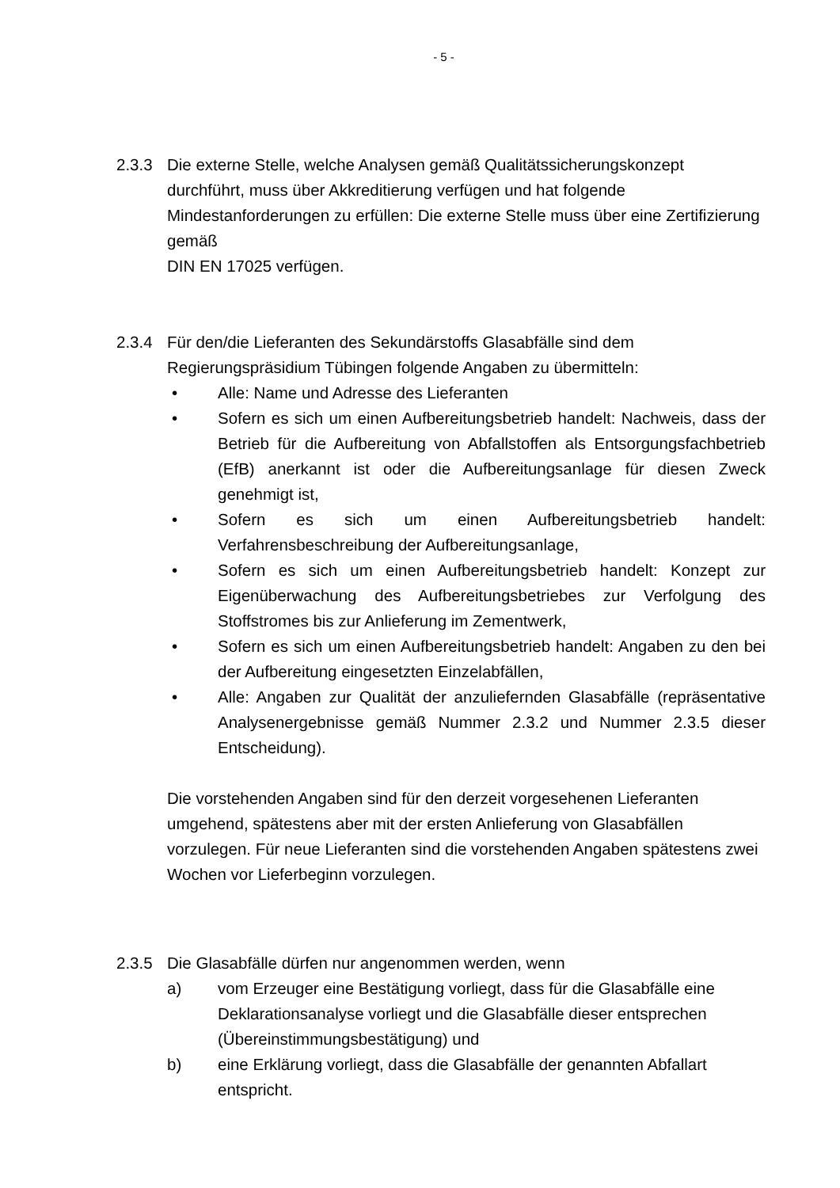- 5 -
2.3.3 Die externe Stelle, welche Analysen gemäß Qualitätssicherungskonzept durchführt, muss über Akkreditierung verfügen und hat folgende Mindestanforderungen zu erfüllen: Die externe Stelle muss über eine Zertifizierung gemäß
DIN EN 17025 verfügen.
2.3.4 Für den/die Lieferanten des Sekundärstoffs Glasabfälle sind dem Regierungspräsidium Tübingen folgende Angaben zu übermitteln:
• Alle: Name und Adresse des Lieferanten
• Sofern es sich um einen Aufbereitungsbetrieb handelt: Nachweis, dass der Betrieb für die Aufbereitung von Abfallstoffen als Entsorgungsfachbetrieb (EfB) anerkannt ist oder die Aufbereitungsanlage für diesen Zweck genehmigt ist,
• Sofern es sich um einen Aufbereitungsbetrieb handelt: Verfahrensbeschreibung der Aufbereitungsanlage,
• Sofern es sich um einen Aufbereitungsbetrieb handelt: Konzept zur Eigenüberwachung des Aufbereitungsbetriebes zur Verfolgung des Stoffstromes bis zur Anlieferung im Zementwerk,
• Sofern es sich um einen Aufbereitungsbetrieb handelt: Angaben zu den bei der Aufbereitung eingesetzten Einzelabfällen,
• Alle: Angaben zur Qualität der anzuliefernden Glasabfälle (repräsentative Analysenergebnisse gemäß Nummer 2.3.2 und Nummer 2.3.5 dieser Entscheidung).
Die vorstehenden Angaben sind für den derzeit vorgesehenen Lieferanten umgehend, spätestens aber mit der ersten Anlieferung von Glasabfällen vorzulegen. Für neue Lieferanten sind die vorstehenden Angaben spätestens zwei Wochen vor Lieferbeginn vorzulegen.
2.3.5 Die Glasabfälle dürfen nur angenommen werden, wenn
a) vom Erzeuger eine Bestätigung vorliegt, dass für die Glasabfälle eine Deklarationsanalyse vorliegt und die Glasabfälle dieser entsprechen (Übereinstimmungsbestätigung) und
b) eine Erklärung vorliegt, dass die Glasabfälle der genannten Abfallart entspricht.